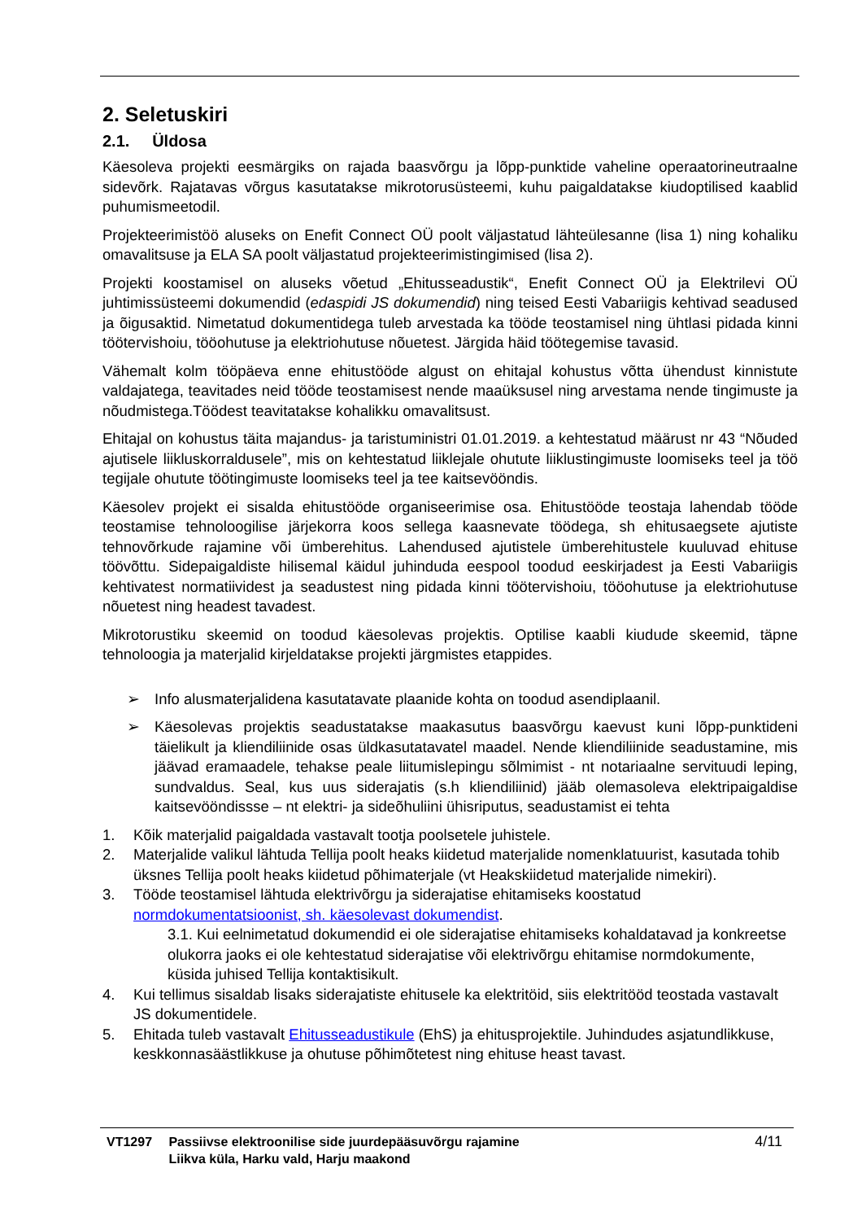2. Seletuskiri
2.1. Üldosa
Käesoleva projekti eesmärgiks on rajada baasvõrgu ja lõpp-punktide vaheline operaatorineutraalne sidevõrk. Rajatavas võrgus kasutatakse mikrotorusüsteemi, kuhu paigaldatakse kiudoptilised kaablid puhumismeetodil.
Projekteerimistöö aluseks on Enefit Connect OÜ poolt väljastatud lähteülesanne (lisa 1) ning kohaliku omavalitsuse ja ELA SA poolt väljastatud projekteerimistingimised (lisa 2).
Projekti koostamisel on aluseks võetud „Ehitusseadustik“, Enefit Connect OÜ ja Elektrilevi OÜ juhtimissüsteemi dokumendid (edaspidi JS dokumendid) ning teised Eesti Vabariigis kehtivad seadused ja õigusaktid. Nimetatud dokumentidega tuleb arvestada ka tööde teostamisel ning ühtlasi pidada kinni töötervishoiu, tööohutuse ja elektriohutuse nõuetest. Järgida häid töötegemise tavasid.
Vähemalt kolm tööpäeva enne ehitustööde algust on ehitajal kohustus võtta ühendust kinnistute valdajatega, teavitades neid tööde teostamisest nende maaüksusel ning arvestama nende tingimuste ja nõudmistega.Töödest teavitatakse kohalikku omavalitsust.
Ehitajal on kohustus täita majandus- ja taristuministri 01.01.2019. a kehtestatud määrust nr 43 “Nõuded ajutisele liikluskorraldusele”, mis on kehtestatud liiklejale ohutute liiklustingimuste loomiseks teel ja töö tegijale ohutute töötingimuste loomiseks teel ja tee kaitsevööndis.
Käesolev projekt ei sisalda ehitustööde organiseerimise osa. Ehitustööde teostaja lahendab tööde teostamise tehnoloogilise järjekorra koos sellega kaasnevate töödega, sh ehitusaegsete ajutiste tehnovõrkude rajamine või ümberehitus. Lahendused ajutistele ümberehitustele kuuluvad ehituse töövõttu. Sidepaigaldiste hilisemal käidul juhinduda eespool toodud eeskirjadest ja Eesti Vabariigis kehtivatest normatiividest ja seadustest ning pidada kinni töötervishoiu, tööohutuse ja elektriohutuse nõuetest ning headest tavadest.
Mikrotorustiku skeemid on toodud käesolevas projektis. Optilise kaabli kiudude skeemid, täpne tehnoloogia ja materjalid kirjeldatakse projekti järgmistes etappides.
➢ Info alusmaterjalidena kasutatavate plaanide kohta on toodud asendiplaanil.
➢ Käesolevas projektis seadustatakse maakasutus baasvõrgu kaevust kuni lõpp-punktideni täielikult ja kliendiliinide osas üldkasutatavatel maadel. Nende kliendiliinide seadustamine, mis jäävad eramaadele, tehakse peale liitumislepingu sõlmimist - nt notariaalne servituudi leping, sundvaldus. Seal, kus uus siderajatis (s.h kliendiliinid) jääb olemasoleva elektripaigaldise kaitsevööndissse – nt elektri- ja sideõhuliini ühisriputus, seadustamist ei tehta
1. Kõik materjalid paigaldada vastavalt tootja poolsetele juhistele.
2. Materjalide valikul lähtuda Tellija poolt heaks kiidetud materjalide nomenklatuurist, kasutada tohib üksnes Tellija poolt heaks kiidetud põhimaterjale (vt Heakskiidetud materjalide nimekiri).
3. Tööde teostamisel lähtuda elektrivõrgu ja siderajatise ehitamiseks koostatud normdokumentatsioonist, sh. käesolevast dokumendist.
3.1. Kui eelnimetatud dokumendid ei ole siderajatise ehitamiseks kohaldatavad ja konkreetse olukorra jaoks ei ole kehtestatud siderajatise või elektrivõrgu ehitamise normdokumente, küsida juhised Tellija kontaktisikult.
4. Kui tellimus sisaldab lisaks siderajatiste ehitusele ka elektritöid, siis elektritööd teostada vastavalt JS dokumentidele.
5. Ehitada tuleb vastavalt Ehitusseadustikule (EhS) ja ehitusprojektile. Juhindudes asjatundlikkuse, keskkonnasäästlikkuse ja ohutuse põhimõtetest ning ehituse heast tavast.
VT1297 Passiivse elektroonilise side juurdepääsuvõrgu rajamine
Liikva küla, Harku vald, Harju maakond
4/11